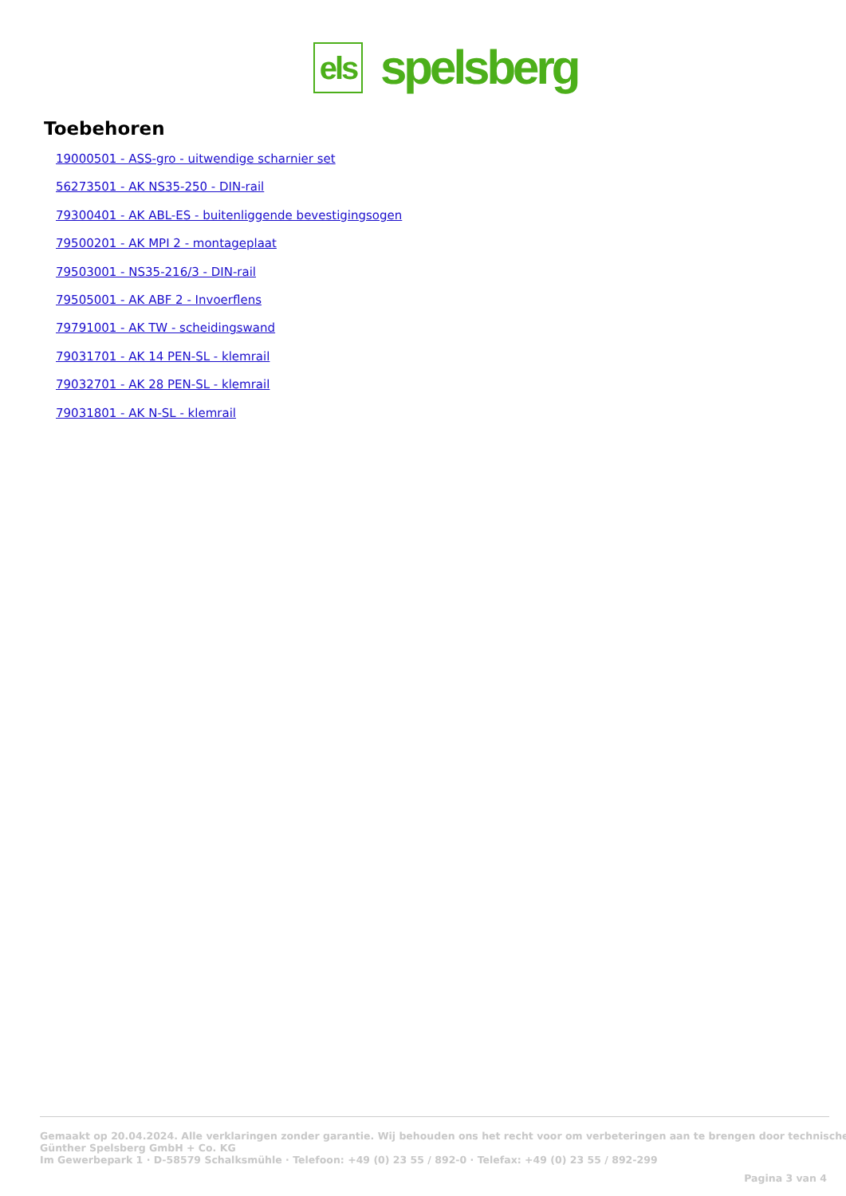els
spelsberg
Toebehoren
19000501 - ASS-gro - uitwendige scharnier set
56273501 - AK NS35-250 - DIN-rail
79300401 - AK ABL-ES - buitenliggende bevestigingsogen
79500201 - AK MPI 2 - montageplaat
79503001 - NS35-216/3 - DIN-rail
79505001 - AK ABF 2 - Invoerflens
79791001 - AK TW - scheidingswand
79031701 - AK 14 PEN-SL - klemrail
79032701 - AK 28 PEN-SL - klemrail
79031801 - AK N-SL - klemrail
Gemaakt op 20.04.2024. Alle verklaringen zonder garantie. Wij behouden ons het recht voor om verbeteringen aan te brengen door technische
Günther Spelsberg GmbH + Co. KG
Im Gewerbepark 1 · D-58579 Schalksmühle · Telefoon: +49 (0) 23 55 / 892-0 · Telefax: +49 (0) 23 55 / 892-299
Pagina 3 van 4